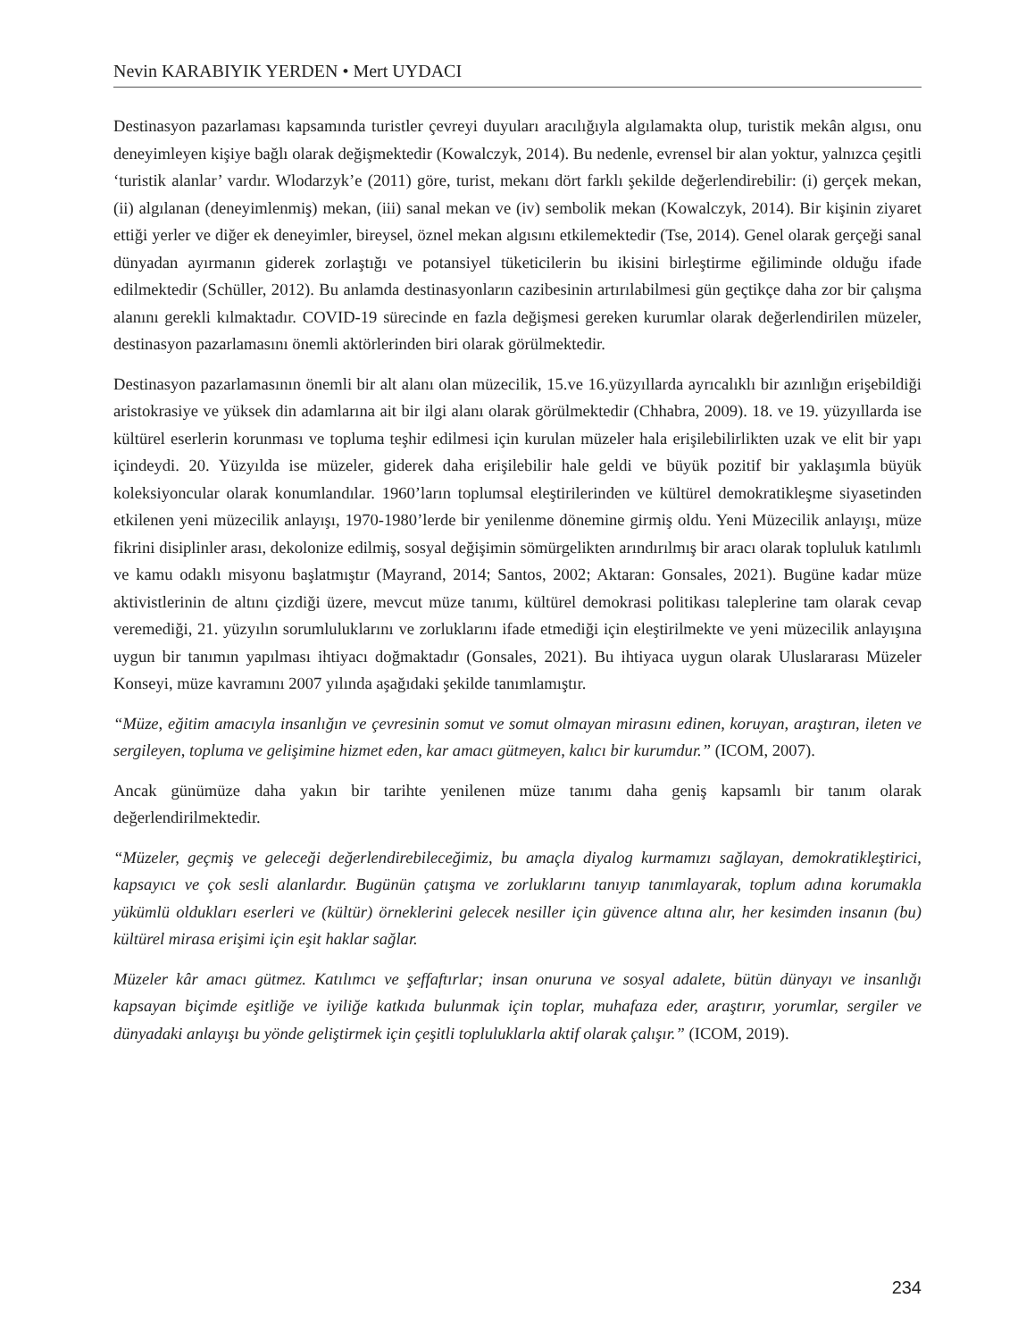Nevin KARABIYIK YERDEN • Mert UYDACI
Destinasyon pazarlaması kapsamında turistler çevreyi duyuları aracılığıyla algılamakta olup, turistik mekân algısı, onu deneyimleyen kişiye bağlı olarak değişmektedir (Kowalczyk, 2014). Bu nedenle, evrensel bir alan yoktur, yalnızca çeşitli ‘turistik alanlar’ vardır. Wlodarzyk’e (2011) göre, turist, mekanı dört farklı şekilde değerlendirebilir: (i) gerçek mekan, (ii) algılanan (deneyimlenmiş) mekan, (iii) sanal mekan ve (iv) sembolik mekan (Kowalczyk, 2014). Bir kişinin ziyaret ettiği yerler ve diğer ek deneyimler, bireysel, öznel mekan algısını etkilemektedir (Tse, 2014). Genel olarak gerçeği sanal dünyadan ayırmanın giderek zorlaştığı ve potansiyel tüketicilerin bu ikisini birleştirme eğiliminde olduğu ifade edilmektedir (Schüller, 2012). Bu anlamda destinasyonların cazibesinin artırılabilmesi gün geçtikçe daha zor bir çalışma alanını gerekli kılmaktadır. COVID-19 sürecinde en fazla değişmesi gereken kurumlar olarak değerlendirilen müzeler, destinasyon pazarlamasını önemli aktörlerinden biri olarak görülmektedir.
Destinasyon pazarlamasının önemli bir alt alanı olan müzecilik, 15.ve 16.yüzyıllarda ayrıcalıklı bir azınlığın erişebildiği aristokrasiye ve yüksek din adamlarına ait bir ilgi alanı olarak görülmektedir (Chhabra, 2009). 18. ve 19. yüzyıllarda ise kültürel eserlerin korunması ve topluma teşhir edilmesi için kurulan müzeler hala erişilebilirlikten uzak ve elit bir yapı içindeydi. 20. Yüzyılda ise müzeler, giderek daha erişilebilir hale geldi ve büyük pozitif bir yaklaşımla büyük koleksiyoncular olarak konumlandılar. 1960’ların toplumsal eleştirilerinden ve kültürel demokratikleşme siyasetinden etkilenen yeni müzecilik anlayışı, 1970-1980’lerde bir yenilenme dönemine girmiş oldu. Yeni Müzecilik anlayışı, müze fikrini disiplinler arası, dekolonize edilmiş, sosyal değişimin sömürgelikten arındırılmış bir aracı olarak topluluk katılımlı ve kamu odaklı misyonu başlatmıştır (Mayrand, 2014; Santos, 2002; Aktaran: Gonsales, 2021). Bugüne kadar müze aktivistlerinin de altını çizdiği üzere, mevcut müze tanımı, kültürel demokrasi politikası taleplerine tam olarak cevap veremediği, 21. yüzyılın sorumluluklarını ve zorluklarını ifade etmediği için eleştirilmekte ve yeni müzecilik anlayışına uygun bir tanımın yapılması ihtiyacı doğmaktadır (Gonsales, 2021). Bu ihtiyaca uygun olarak Uluslararası Müzeler Konseyi, müze kavramını 2007 yılında aşağıdaki şekilde tanımlamıştır.
“Müze, eğitim amacıyla insanlığın ve çevresinin somut ve somut olmayan mirasını edinen, koruyan, araştıran, ileten ve sergileyen, topluma ve gelişimine hizmet eden, kar amacı gütmeyen, kalıcı bir kurumdur.” (ICOM, 2007).
Ancak günümüze daha yakın bir tarihte yenilenen müze tanımı daha geniş kapsamlı bir tanım olarak değerlendirilmektedir.
“Müzeler, geçmiş ve geleceği değerlendirebileceğimiz, bu amaçla diyalog kurmamızı sağlayan, demokratikleştirici, kapsayıcı ve çok sesli alanlardır. Bugünün çatışma ve zorluklarını tanıyıp tanımlayarak, toplum adına korumakla yükümlü oldukları eserleri ve (kültür) örneklerini gelecek nesiller için güvence altına alır, her kesimden insanın (bu) kültürel mirasa erişimi için eşit haklar sağlar.
Müzeler kâr amacı gütmez. Katılımcı ve şeffaftırlar; insan onuruna ve sosyal adalete, bütün dünyayı ve insanlığı kapsayan biçimde eşitliğe ve iyiliğe katkıda bulunmak için toplar, muhafaza eder, araştırır, yorumlar, sergiler ve dünyadaki anlayışı bu yönde geliştirmek için çeşitli topluluklarla aktif olarak çalışır.” (ICOM, 2019).
234